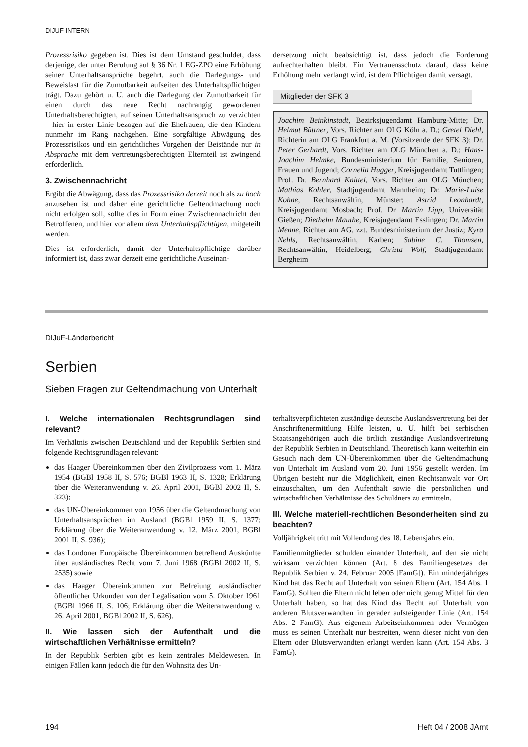DIJUF INTERN
Prozessrisiko gegeben ist. Dies ist dem Umstand geschuldet, dass derjenige, der unter Berufung auf § 36 Nr. 1 EG-ZPO eine Erhöhung seiner Unterhaltsansprüche begehrt, auch die Darlegungs- und Beweislast für die Zumutbarkeit aufseiten des Unterhaltspflichtigen trägt. Dazu gehört u. U. auch die Darlegung der Zumutbarkeit für einen durch das neue Recht nachrangig gewordenen Unterhaltsberechtigten, auf seinen Unterhaltsanspruch zu verzichten – hier in erster Linie bezogen auf die Ehefrauen, die den Kindern nunmehr im Rang nachgehen. Eine sorgfältige Abwägung des Prozessrisikos und ein gerichtliches Vorgehen der Beistände nur in Absprache mit dem vertretungsberechtigten Elternteil ist zwingend erforderlich.
3. Zwischennachricht
Ergibt die Abwägung, dass das Prozessrisiko derzeit noch als zu hoch anzusehen ist und daher eine gerichtliche Geltendmachung noch nicht erfolgen soll, sollte dies in Form einer Zwischennachricht den Betroffenen, und hier vor allem dem Unterhaltspflichtigen, mitgeteilt werden.
Dies ist erforderlich, damit der Unterhaltspflichtige darüber informiert ist, dass zwar derzeit eine gerichtliche Auseinan-
dersetzung nicht beabsichtigt ist, dass jedoch die Forderung aufrechterhalten bleibt. Ein Vertrauensschutz darauf, dass keine Erhöhung mehr verlangt wird, ist dem Pflichtigen damit versagt.
Mitglieder der SFK 3
Joachim Beinkinstadt, Bezirksjugendamt Hamburg-Mitte; Dr. Helmut Büttner, Vors. Richter am OLG Köln a. D.; Gretel Diehl, Richterin am OLG Frankfurt a. M. (Vorsitzende der SFK 3); Dr. Peter Gerhardt, Vors. Richter am OLG München a. D.; Hans-Joachim Helmke, Bundesministerium für Familie, Senioren, Frauen und Jugend; Cornelia Hugger, Kreisjugendamt Tuttlingen; Prof. Dr. Bernhard Knittel, Vors. Richter am OLG München; Mathias Kohler, Stadtjugendamt Mannheim; Dr. Marie-Luise Kohne, Rechtsanwältin, Münster; Astrid Leonhardt, Kreisjugendamt Mosbach; Prof. Dr. Martin Lipp, Universität Gießen; Diethelm Mauthe, Kreisjugendamt Esslingen; Dr. Martin Menne, Richter am AG, zzt. Bundesministerium der Justiz; Kyra Nehls, Rechtsanwältin, Karben; Sabine C. Thomsen, Rechtsanwältin, Heidelberg; Christa Wolf, Stadtjugendamt Bergheim
DIJuF-Länderbericht
Serbien
Sieben Fragen zur Geltendmachung von Unterhalt
I. Welche internationalen Rechtsgrundlagen sind relevant?
Im Verhältnis zwischen Deutschland und der Republik Serbien sind folgende Rechtsgrundlagen relevant:
das Haager Übereinkommen über den Zivilprozess vom 1. März 1954 (BGBl 1958 II, S. 576; BGBl 1963 II, S. 1328; Erklärung über die Weiteranwendung v. 26. April 2001, BGBl 2002 II, S. 323);
das UN-Übereinkommen von 1956 über die Geltendmachung von Unterhaltsansprüchen im Ausland (BGBl 1959 II, S. 1377; Erklärung über die Weiteranwendung v. 12. März 2001, BGBl 2001 II, S. 936);
das Londoner Europäische Übereinkommen betreffend Auskünfte über ausländisches Recht vom 7. Juni 1968 (BGBl 2002 II, S. 2535) sowie
das Haager Übereinkommen zur Befreiung ausländischer öffentlicher Urkunden von der Legalisation vom 5. Oktober 1961 (BGBl 1966 II, S. 106; Erklärung über die Weiteranwendung v. 26. April 2001, BGBl 2002 II, S. 626).
II. Wie lassen sich der Aufenthalt und die wirtschaftlichen Verhältnisse ermitteln?
In der Republik Serbien gibt es kein zentrales Meldewesen. In einigen Fällen kann jedoch die für den Wohnsitz des Un-
terhaltsverpflichteten zuständige deutsche Auslandsvertretung bei der Anschriftenermittlung Hilfe leisten, u. U. hilft bei serbischen Staatsangehörigen auch die örtlich zuständige Auslandsvertretung der Republik Serbien in Deutschland. Theoretisch kann weiterhin ein Gesuch nach dem UN-Übereinkommen über die Geltendmachung von Unterhalt im Ausland vom 20. Juni 1956 gestellt werden. Im Übrigen besteht nur die Möglichkeit, einen Rechtsanwalt vor Ort einzuschalten, um den Aufenthalt sowie die persönlichen und wirtschaftlichen Verhältnisse des Schuldners zu ermitteln.
III. Welche materiell-rechtlichen Besonderheiten sind zu beachten?
Volljährigkeit tritt mit Vollendung des 18. Lebensjahrs ein.
Familienmitglieder schulden einander Unterhalt, auf den sie nicht wirksam verzichten können (Art. 8 des Familiengesetzes der Republik Serbien v. 24. Februar 2005 [FamG]). Ein minderjähriges Kind hat das Recht auf Unterhalt von seinen Eltern (Art. 154 Abs. 1 FamG). Sollten die Eltern nicht leben oder nicht genug Mittel für den Unterhalt haben, so hat das Kind das Recht auf Unterhalt von anderen Blutsverwandten in gerader aufsteigender Linie (Art. 154 Abs. 2 FamG). Aus eigenem Arbeitseinkommen oder Vermögen muss es seinen Unterhalt nur bestreiten, wenn dieser nicht von den Eltern oder Blutsverwandten erlangt werden kann (Art. 154 Abs. 3 FamG).
194 Heft 04 / 2008 JAmt